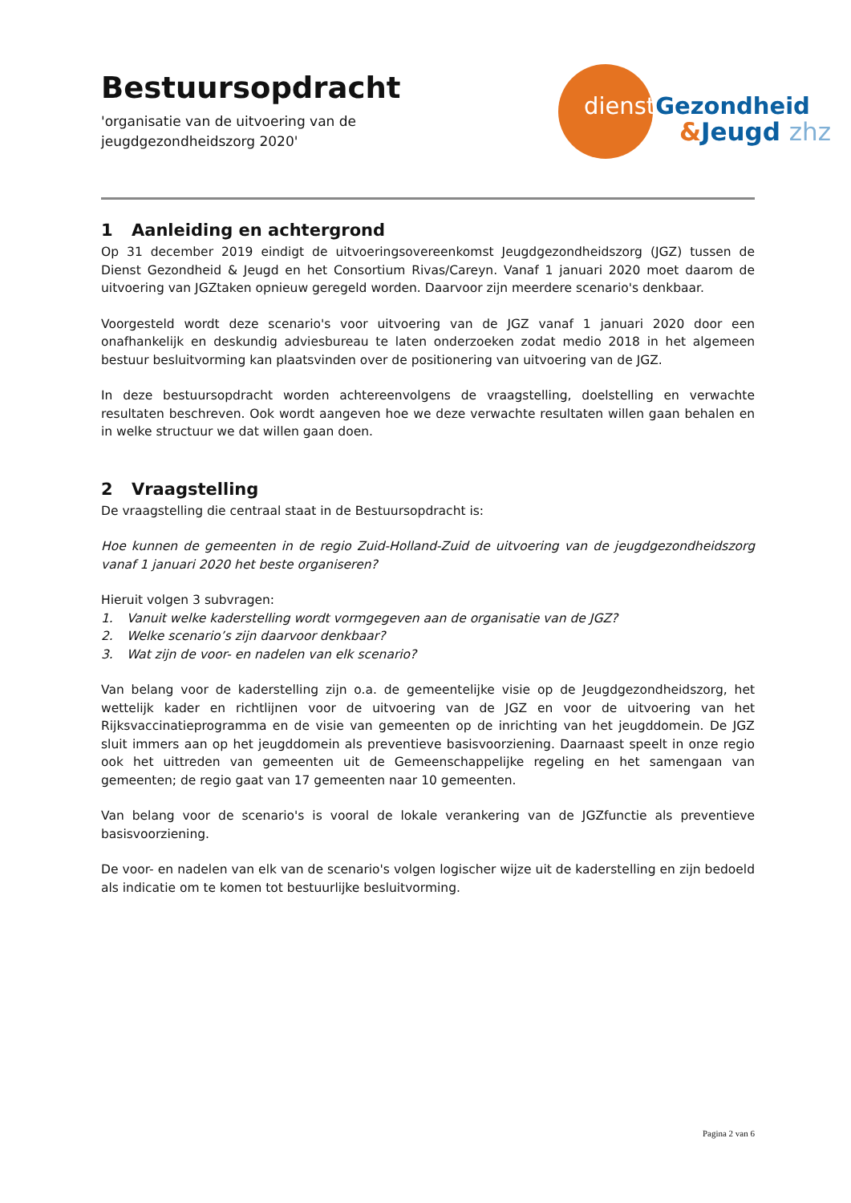Bestuursopdracht
'organisatie van de uitvoering van de
jeugdgezondheidszorg 2020'
dienst Gezondheid
&Jeugd zhz
1 Aanleiding en achtergrond
Op 31 december 2019 eindigt de uitvoeringsovereenkomst Jeugdgezondheidszorg (JGZ) tussen de Dienst Gezondheid & Jeugd en het Consortium Rivas/Careyn. Vanaf 1 januari 2020 moet daarom de uitvoering van JGZtaken opnieuw geregeld worden. Daarvoor zijn meerdere scenario's denkbaar.
Voorgesteld wordt deze scenario's voor uitvoering van de JGZ vanaf 1 januari 2020 door een onafhankelijk en deskundig adviesbureau te laten onderzoeken zodat medio 2018 in het algemeen bestuur besluitvorming kan plaatsvinden over de positionering van uitvoering van de JGZ.
In deze bestuursopdracht worden achtereenvolgens de vraagstelling, doelstelling en verwachte resultaten beschreven. Ook wordt aangeven hoe we deze verwachte resultaten willen gaan behalen en in welke structuur we dat willen gaan doen.
2 Vraagstelling
De vraagstelling die centraal staat in de Bestuursopdracht is:
Hoe kunnen de gemeenten in de regio Zuid-Holland-Zuid de uitvoering van de jeugdgezondheidszorg vanaf 1 januari 2020 het beste organiseren?
Hieruit volgen 3 subvragen:
1. Vanuit welke kaderstelling wordt vormgegeven aan de organisatie van de JGZ?
2. Welke scenario’s zijn daarvoor denkbaar?
3. Wat zijn de voor- en nadelen van elk scenario?
Van belang voor de kaderstelling zijn o.a. de gemeentelijke visie op de Jeugdgezondheidszorg, het wettelijk kader en richtlijnen voor de uitvoering van de JGZ en voor de uitvoering van het Rijksvaccinatieprogramma en de visie van gemeenten op de inrichting van het jeugddomein. De JGZ sluit immers aan op het jeugddomein als preventieve basisvoorziening. Daarnaast speelt in onze regio ook het uittreden van gemeenten uit de Gemeenschappelijke regeling en het samengaan van gemeenten; de regio gaat van 17 gemeenten naar 10 gemeenten.
Van belang voor de scenario's is vooral de lokale verankering van de JGZfunctie als preventieve basisvoorziening.
De voor- en nadelen van elk van de scenario's volgen logischer wijze uit de kaderstelling en zijn bedoeld als indicatie om te komen tot bestuurlijke besluitvorming.
Pagina 2 van 6